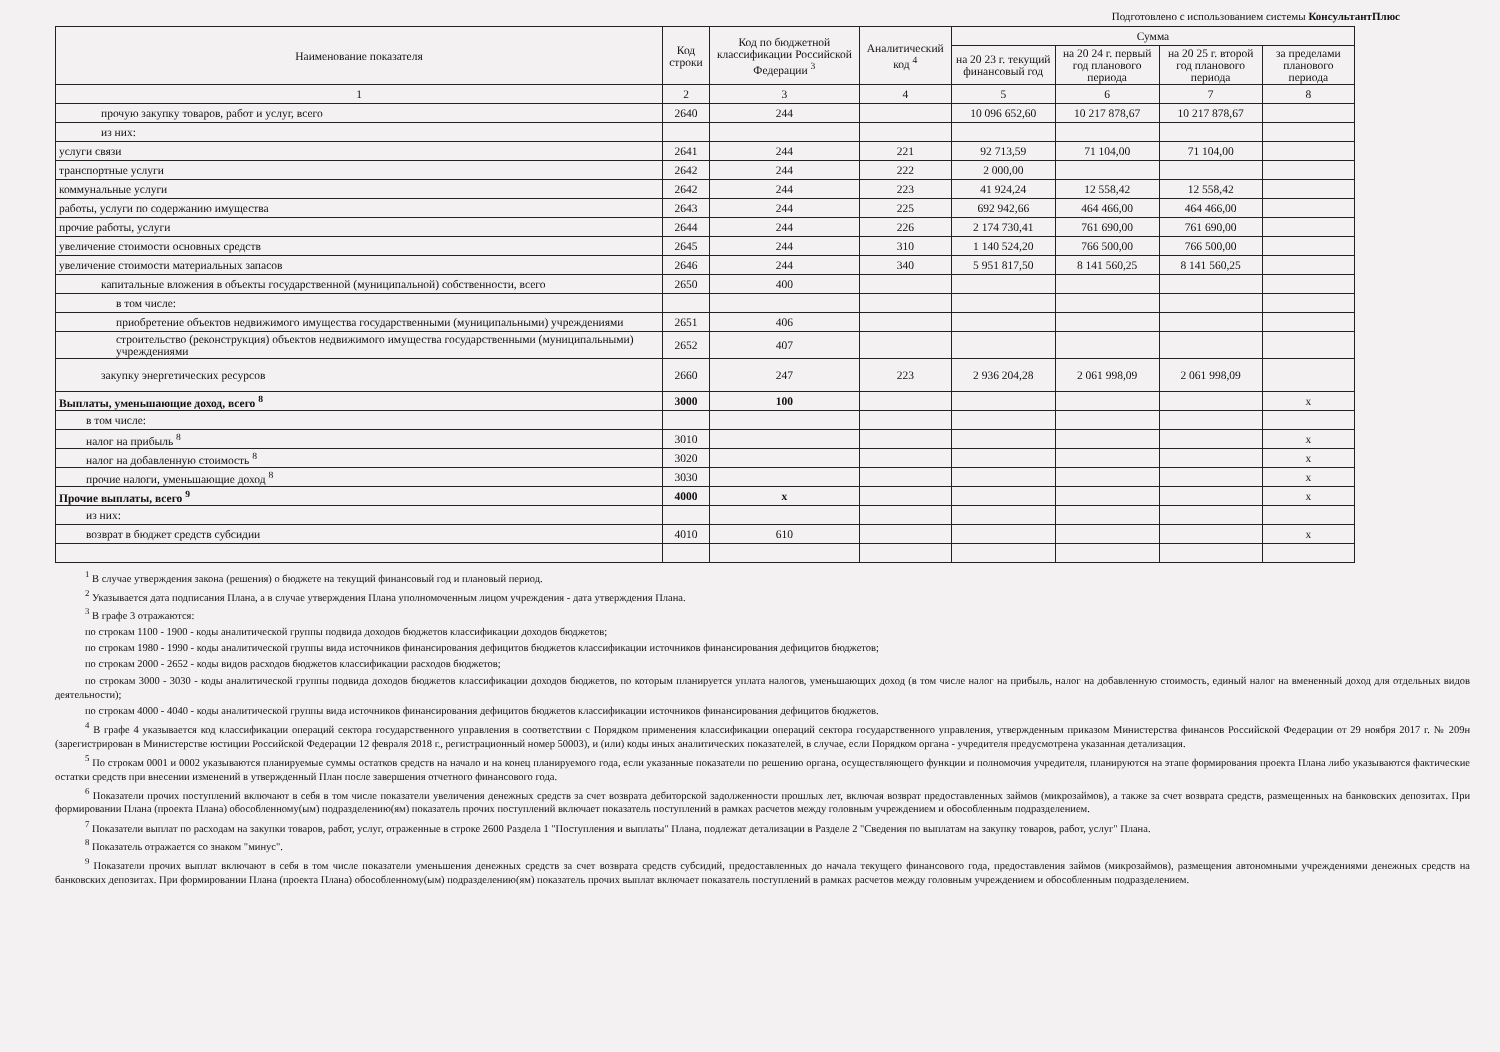Подготовлено с использованием системы КонсультантПлюс
| Наименование показателя | Код строки | Код по бюджетной классификации Российской Федерации <sup>3</sup> | Аналитический код <sup>4</sup> | Сумма | | | |
| --- | --- | --- | --- | --- | --- | --- | --- |
| | | | | на 20 23 г. текущий финансовый год | на 20 24 г. первый год планового периода | на 20 25 г. второй год планового периода | за пределами планового периода |
| 1 | 2 | 3 | 4 | 5 | 6 | 7 | 8 |
| прочую закупку товаров, работ и услуг, всего | 2640 | 244 | | 10 096 652,60 | 10 217 878,67 | 10 217 878,67 | |
| из них: | | | | | | | |
| услуги связи | 2641 | 244 | 221 | 92 713,59 | 71 104,00 | 71 104,00 | |
| транспортные услуги | 2642 | 244 | 222 | 2 000,00 | | | |
| коммунальные услуги | 2642 | 244 | 223 | 41 924,24 | 12 558,42 | 12 558,42 | |
| работы, услуги по содержанию имущества | 2643 | 244 | 225 | 692 942,66 | 464 466,00 | 464 466,00 | |
| прочие работы, услуги | 2644 | 244 | 226 | 2 174 730,41 | 761 690,00 | 761 690,00 | |
| увеличение стоимости основных средств | 2645 | 244 | 310 | 1 140 524,20 | 766 500,00 | 766 500,00 | |
| увеличение стоимости материальных запасов | 2646 | 244 | 340 | 5 951 817,50 | 8 141 560,25 | 8 141 560,25 | |
| капитальные вложения в объекты государственной (муниципальной) собственности, всего | 2650 | 400 | | | | | |
| в том числе: | | | | | | | |
| приобретение объектов недвижимого имущества государственными (муниципальными) учреждениями | 2651 | 406 | | | | | |
| строительство (реконструкция) объектов недвижимого имущества государственными (муниципальными) учреждениями | 2652 | 407 | | | | | |
| закупку энергетических ресурсов | 2660 | 247 | 223 | 2 936 204,28 | 2 061 998,09 | 2 061 998,09 | |
| Выплаты, уменьшающие доход, всего <sup>8</sup> | 3000 | 100 | | | | | x |
| в том числе: | | | | | | | |
| налог на прибыль <sup>8</sup> | 3010 | | | | | | x |
| налог на добавленную стоимость <sup>8</sup> | 3020 | | | | | | x |
| прочие налоги, уменьшающие доход <sup>8</sup> | 3030 | | | | | | x |
| Прочие выплаты, всего <sup>9</sup> | 4000 | x | | | | | x |
| из них: | | | | | | | |
| возврат в бюджет средств субсидии | 4010 | 610 | | | | | x |
<sup>1</sup> В случае утверждения закона (решения) о бюджете на текущий финансовый год и плановый период.
<sup>2</sup> Указывается дата подписания Плана, а в случае утверждения Плана уполномоченным лицом учреждения - дата утверждения Плана.
<sup>3</sup> В графе 3 отражаются:
по строкам 1100 - 1900 - коды аналитической группы подвида доходов бюджетов классификации доходов бюджетов;
по строкам 1980 - 1990 - коды аналитической группы вида источников финансирования дефицитов бюджетов классификации источников финансирования дефицитов бюджетов;
по строкам 2000 - 2652 - коды видов расходов бюджетов классификации расходов бюджетов;
по строкам 3000 - 3030 - коды аналитической группы подвида доходов бюджетов классификации доходов бюджетов, по которым планируется уплата налогов, уменьшающих доход (в том числе налог на прибыль, налог на добавленную стоимость, единый налог на вмененный доход для отдельных видов деятельности);
по строкам 4000 - 4040 - коды аналитической группы вида источников финансирования дефицитов бюджетов классификации источников финансирования дефицитов бюджетов.
<sup>4</sup> В графе 4 указывается код классификации операций сектора государственного управления в соответствии с Порядком применения классификации операций сектора государственного управления, утвержденным приказом Министерства финансов Российской Федерации от 29 ноября 2017 г. № 209н (зарегистрирован в Министерстве юстиции Российской Федерации 12 февраля 2018 г., регистрационный номер 50003), и (или) коды иных аналитических показателей, в случае, если Порядком органа - учредителя предусмотрена указанная детализация.
<sup>5</sup> По строкам 0001 и 0002 указываются планируемые суммы остатков средств на начало и на конец планируемого года, если указанные показатели по решению органа, осуществляющего функции и полномочия учредителя, планируются на этапе формирования проекта Плана либо указываются фактические остатки средств при внесении изменений в утвержденный План после завершения отчетного финансового года.
<sup>6</sup> Показатели прочих поступлений включают в себя в том числе показатели увеличения денежных средств за счет возврата дебиторской задолженности прошлых лет, включая возврат предоставленных займов (микрозаймов), а также за счет возврата средств, размещенных на банковских депозитах. При формировании Плана (проекта Плана) обособленному(ым) подразделению(ям) показатель прочих поступлений включает показатель поступлений в рамках расчетов между головным учреждением и обособленным подразделением.
<sup>7</sup> Показатели выплат по расходам на закупки товаров, работ, услуг, отраженные в строке 2600 Раздела 1 "Поступления и выплаты" Плана, подлежат детализации в Разделе 2 "Сведения по выплатам на закупку товаров, работ, услуг" Плана.
<sup>8</sup> Показатель отражается со знаком "минус".
<sup>9</sup> Показатели прочих выплат включают в себя в том числе показатели уменьшения денежных средств за счет возврата средств субсидий, предоставленных до начала текущего финансового года, предоставления займов (микрозаймов), размещения автономными учреждениями денежных средств на банковских депозитах. При формировании Плана (проекта Плана) обособленному(ым) подразделению(ям) показатель прочих выплат включает показатель поступлений в рамках расчетов между головным учреждением и обособленным подразделением.